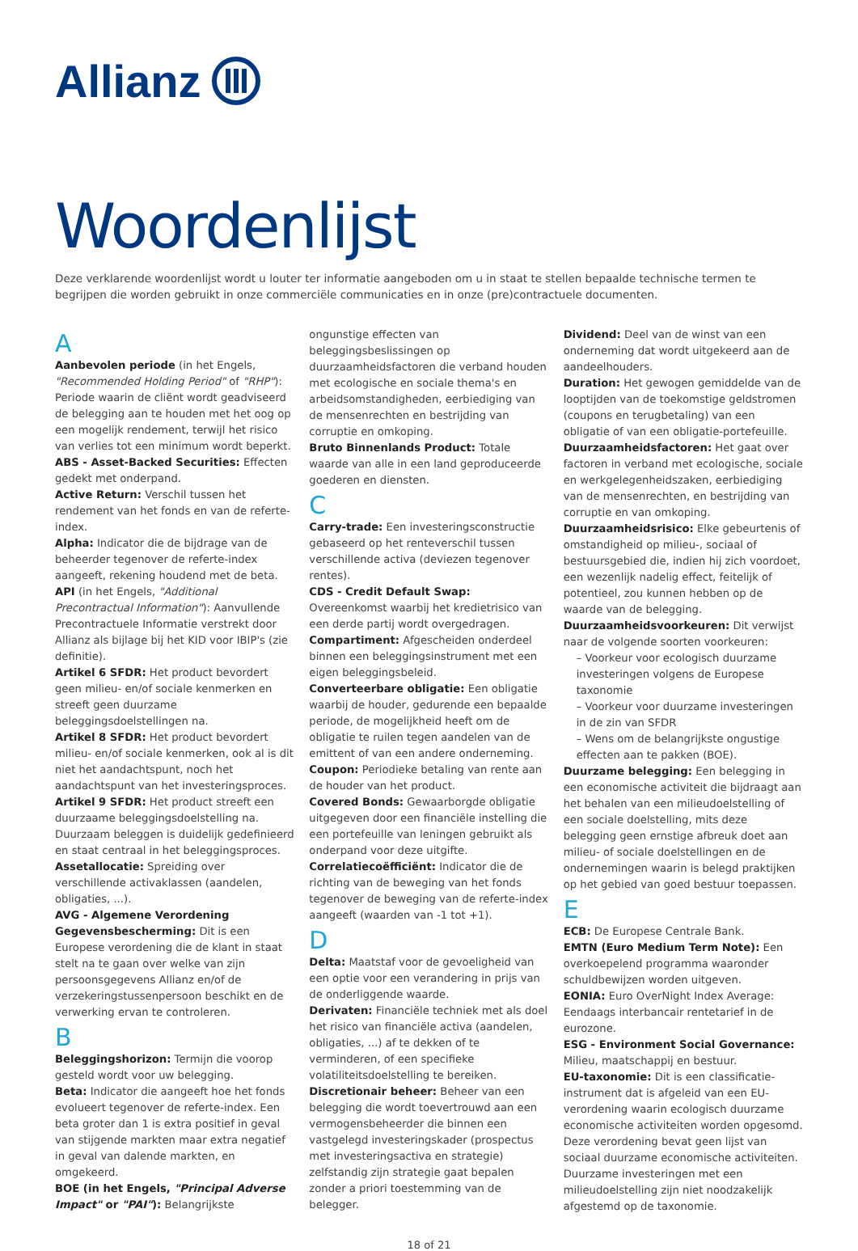Allianz
Woordenlijst
Deze verklarende woordenlijst wordt u louter ter informatie aangeboden om u in staat te stellen bepaalde technische termen te begrijpen die worden gebruikt in onze commerciële communicaties en in onze (pre)contractuele documenten.
A
Aanbevolen periode (in het Engels, "Recommended Holding Period" of "RHP"): Periode waarin de cliënt wordt geadviseerd de belegging aan te houden met het oog op een mogelijk rendement, terwijl het risico van verlies tot een minimum wordt beperkt.
ABS - Asset-Backed Securities: Effecten gedekt met onderpand.
Active Return: Verschil tussen het rendement van het fonds en van de referte-index.
Alpha: Indicator die de bijdrage van de beheerder tegenover de referte-index aangeeft, rekening houdend met de beta.
API (in het Engels, "Additional Precontractual Information"): Aanvullende Precontractuele Informatie verstrekt door Allianz als bijlage bij het KID voor IBIP's (zie definitie).
Artikel 6 SFDR: Het product bevordert geen milieu- en/of sociale kenmerken en streeft geen duurzame beleggingsdoelstellingen na.
Artikel 8 SFDR: Het product bevordert milieu- en/of sociale kenmerken, ook al is dit niet het aandachtspunt, noch het aandachtspunt van het investeringsproces.
Artikel 9 SFDR: Het product streeft een duurzaame beleggingsdoelstelling na. Duurzaam beleggen is duidelijk gedefinieerd en staat centraal in het beleggingsproces.
Assetallocatie: Spreiding over verschillende activaklassen (aandelen, obligaties, ...).
AVG - Algemene Verordening Gegevensbescherming: Dit is een Europese verordening die de klant in staat stelt na te gaan over welke van zijn persoonsgegevens Allianz en/of de verzekeringstussenpersoon beschikt en de verwerking ervan te controleren.
B
Beleggingshorizon: Termijn die voorop gesteld wordt voor uw belegging.
Beta: Indicator die aangeeft hoe het fonds evolueert tegenover de referte-index. Een beta groter dan 1 is extra positief in geval van stijgende markten maar extra negatief in geval van dalende markten, en omgekeerd.
BOE (in het Engels, "Principal Adverse Impact" or "PAI"): Belangrijkste ongunstige effecten van beleggingsbeslissingen op duurzaamheidsfactoren die verband houden met ecologische en sociale thema's en arbeidsomstandigheden, eerbiediging van de mensenrechten en bestrijding van corruptie en omkoping.
Bruto Binnenlands Product: Totale waarde van alle in een land geproduceerde goederen en diensten.
C
Carry-trade: Een investeringsconstructie gebaseerd op het renteverschil tussen verschillende activa (deviezen tegenover rentes).
CDS - Credit Default Swap: Overeenkomst waarbij het kredietrisico van een derde partij wordt overgedragen.
Compartiment: Afgescheiden onderdeel binnen een beleggingsinstrument met een eigen beleggingsbeleid.
Converteerbare obligatie: Een obligatie waarbij de houder, gedurende een bepaalde periode, de mogelijkheid heeft om de obligatie te ruilen tegen aandelen van de emittent of van een andere onderneming.
Coupon: Periodieke betaling van rente aan de houder van het product.
Covered Bonds: Gewaarborgde obligatie uitgegeven door een financiële instelling die een portefeuille van leningen gebruikt als onderpand voor deze uitgifte.
Correlatiecoëfficiënt: Indicator die de richting van de beweging van het fonds tegenover de beweging van de referte-index aangeeft (waarden van -1 tot +1).
D
Delta: Maatstaf voor de gevoeligheid van een optie voor een verandering in prijs van de onderliggende waarde.
Derivaten: Financiële techniek met als doel het risico van financiële activa (aandelen, obligaties, ...) af te dekken of te verminderen, of een specifieke volatiliteitsdoelstelling te bereiken.
Discretionair beheer: Beheer van een belegging die wordt toevertrouwd aan een vermogensbeheerder die binnen een vastgelegd investeringskader (prospectus met investeringsactiva en strategie) zelfstandig zijn strategie gaat bepalen zonder a priori toestemming van de belegger.
Dividend: Deel van de winst van een onderneming dat wordt uitgekeerd aan de aandeelhouders.
Duration: Het gewogen gemiddelde van de looptijden van de toekomstige geldstromen (coupons en terugbetaling) van een obligatie of van een obligatie-portefeuille.
Duurzaamheidsfactoren: Het gaat over factoren in verband met ecologische, sociale en werkgelegenheidszaken, eerbiediging van de mensenrechten, en bestrijding van corruptie en van omkoping.
Duurzaamheidsrisico: Elke gebeurtenis of omstandigheid op milieu-, sociaal of bestuursgebied die, indien hij zich voordoet, een wezenlijk nadelig effect, feitelijk of potentieel, zou kunnen hebben op de waarde van de belegging.
Duurzaamheidsvoorkeuren: Dit verwijst naar de volgende soorten voorkeuren:
– Voorkeur voor ecologisch duurzame investeringen volgens de Europese taxonomie
– Voorkeur voor duurzame investeringen in de zin van SFDR
– Wens om de belangrijkste ongustige effecten aan te pakken (BOE).
Duurzame belegging: Een belegging in een economische activiteit die bijdraagt aan het behalen van een milieudoelstelling of een sociale doelstelling, mits deze belegging geen ernstige afbreuk doet aan milieu- of sociale doelstellingen en de ondernemingen waarin is belegd praktijken op het gebied van goed bestuur toepassen.
E
ECB: De Europese Centrale Bank.
EMTN (Euro Medium Term Note): Een overkoepelend programma waaronder schuldbewijzen worden uitgeven.
EONIA: Euro OverNight Index Average: Eendaags interbancair rentetarief in de eurozone.
ESG - Environment Social Governance: Milieu, maatschappij en bestuur.
EU-taxonomie: Dit is een classificatie-instrument dat is afgeleid van een EU-verordening waarin ecologisch duurzame economische activiteiten worden opgesomd. Deze verordening bevat geen lijst van sociaal duurzame economische activiteiten. Duurzame investeringen met een milieudoelstelling zijn niet noodzakelijk afgestemd op de taxonomie.
18 of 21